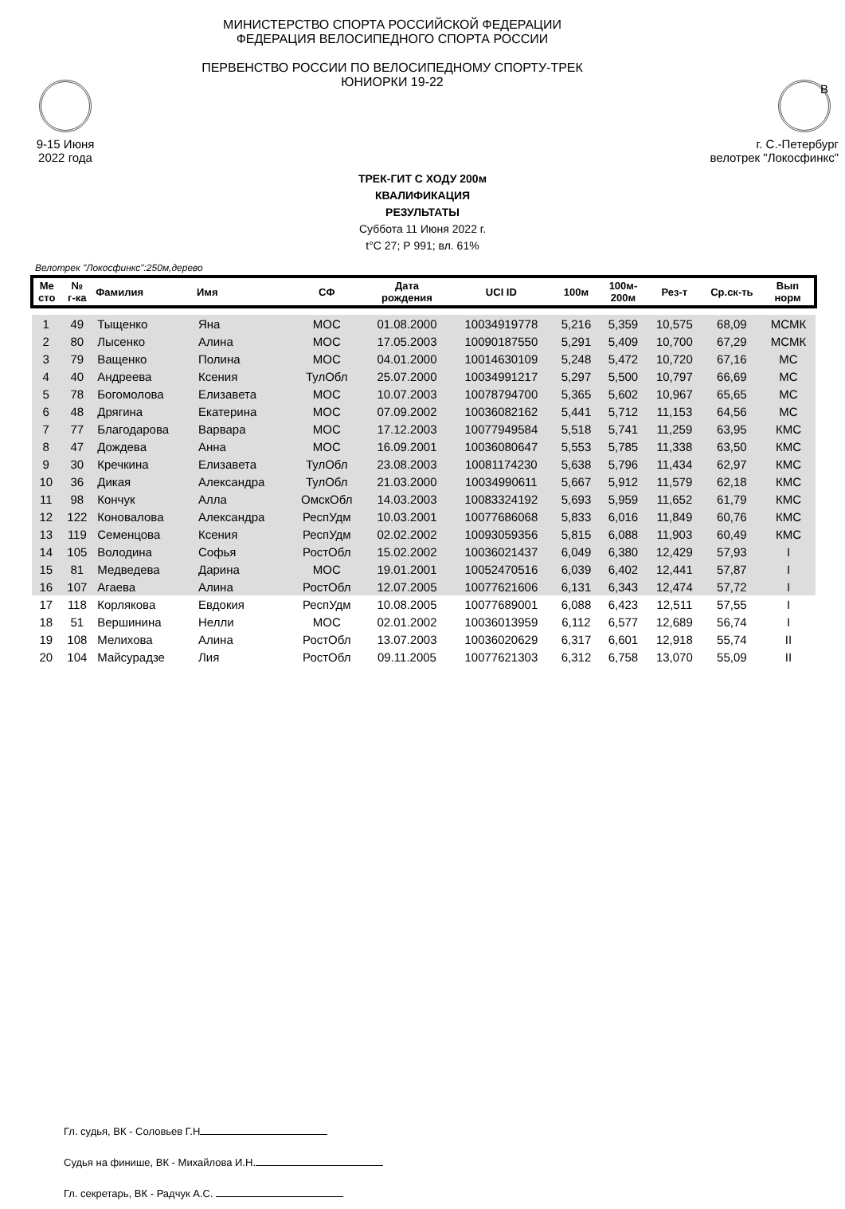9-15 Июня
2022 года
МИНИСТЕРСТВО СПОРТА РОССИЙСКОЙ ФЕДЕРАЦИИ
ФЕДЕРАЦИЯ ВЕЛОСИПЕДНОГО СПОРТА РОССИИ
ПЕРВЕНСТВО РОССИИ ПО ВЕЛОСИПЕДНОМУ СПОРТУ-ТРЕК
ЮНИОРКИ 19-22
B
г. С.-Петербург
велотрек "Локосфинкс"
ТРЕК-ГИТ С ХОДУ 200м
КВАЛИФИКАЦИЯ
РЕЗУЛЬТАТЫ
Суббота 11 Июня 2022 г.
t°C 27; Р 991; вл. 61%
Велотрек "Локосфинкс":250м,дерево
| Ме сто | № г-ка | Фамилия | Имя | СФ | Дата рождения | UCI ID | 100м | 100м- 200м | Рез-т | Ср.ск-ть | Вып норм |
| --- | --- | --- | --- | --- | --- | --- | --- | --- | --- | --- | --- |
| 1 | 49 | Тыщенко | Яна | МОС | 01.08.2000 | 10034919778 | 5,216 | 5,359 | 10,575 | 68,09 | МСМК |
| 2 | 80 | Лысенко | Алина | МОС | 17.05.2003 | 10090187550 | 5,291 | 5,409 | 10,700 | 67,29 | МСМК |
| 3 | 79 | Ващенко | Полина | МОС | 04.01.2000 | 10014630109 | 5,248 | 5,472 | 10,720 | 67,16 | МС |
| 4 | 40 | Андреева | Ксения | ТулОбл | 25.07.2000 | 10034991217 | 5,297 | 5,500 | 10,797 | 66,69 | МС |
| 5 | 78 | Богомолова | Елизавета | МОС | 10.07.2003 | 10078794700 | 5,365 | 5,602 | 10,967 | 65,65 | МС |
| 6 | 48 | Дрягина | Екатерина | МОС | 07.09.2002 | 10036082162 | 5,441 | 5,712 | 11,153 | 64,56 | МС |
| 7 | 77 | Благодарова | Варвара | МОС | 17.12.2003 | 10077949584 | 5,518 | 5,741 | 11,259 | 63,95 | КМС |
| 8 | 47 | Дождева | Анна | МОС | 16.09.2001 | 10036080647 | 5,553 | 5,785 | 11,338 | 63,50 | КМС |
| 9 | 30 | Кречкина | Елизавета | ТулОбл | 23.08.2003 | 10081174230 | 5,638 | 5,796 | 11,434 | 62,97 | КМС |
| 10 | 36 | Дикая | Александра | ТулОбл | 21.03.2000 | 10034990611 | 5,667 | 5,912 | 11,579 | 62,18 | КМС |
| 11 | 98 | Кончук | Алла | ОмскОбл | 14.03.2003 | 10083324192 | 5,693 | 5,959 | 11,652 | 61,79 | КМС |
| 12 | 122 | Коновалова | Александра | РеспУдм | 10.03.2001 | 10077686068 | 5,833 | 6,016 | 11,849 | 60,76 | КМС |
| 13 | 119 | Семенцова | Ксения | РеспУдм | 02.02.2002 | 10093059356 | 5,815 | 6,088 | 11,903 | 60,49 | КМС |
| 14 | 105 | Володина | Софья | РостОбл | 15.02.2002 | 10036021437 | 6,049 | 6,380 | 12,429 | 57,93 | I |
| 15 | 81 | Медведева | Дарина | МОС | 19.01.2001 | 10052470516 | 6,039 | 6,402 | 12,441 | 57,87 | I |
| 16 | 107 | Агаева | Алина | РостОбл | 12.07.2005 | 10077621606 | 6,131 | 6,343 | 12,474 | 57,72 | I |
| 17 | 118 | Корлякова | Евдокия | РеспУдм | 10.08.2005 | 10077689001 | 6,088 | 6,423 | 12,511 | 57,55 | I |
| 18 | 51 | Вершинина | Нелли | МОС | 02.01.2002 | 10036013959 | 6,112 | 6,577 | 12,689 | 56,74 | I |
| 19 | 108 | Мелихова | Алина | РостОбл | 13.07.2003 | 10036020629 | 6,317 | 6,601 | 12,918 | 55,74 | II |
| 20 | 104 | Майсурадзе | Лия | РостОбл | 09.11.2005 | 10077621303 | 6,312 | 6,758 | 13,070 | 55,09 | II |
Гл. судья, ВК - Соловьев Г.Н
Судья на финише, ВК - Михайлова И.Н.
Гл. секретарь, ВК - Радчук А.С.